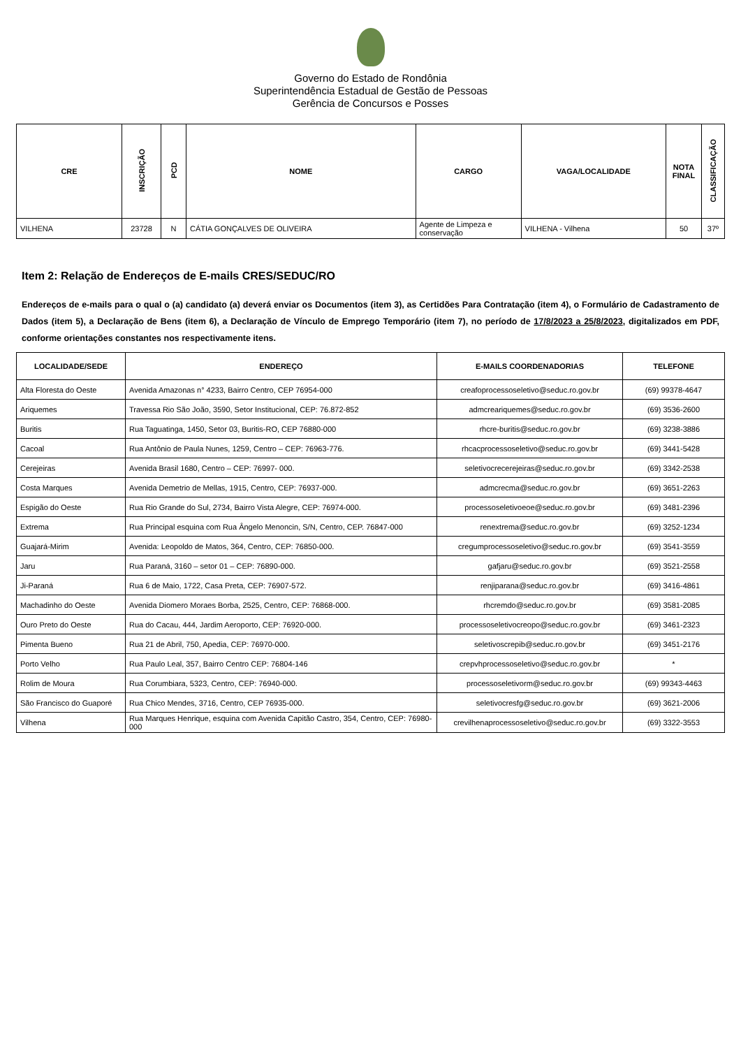Governo do Estado de Rondônia
Superintendência Estadual de Gestão de Pessoas
Gerência de Concursos e Posses
| CRE | INSCRIÇÃO | PCD | NOME | CARGO | VAGA/LOCALIDADE | NOTA FINAL | CLASSIFICAÇÃO |
| --- | --- | --- | --- | --- | --- | --- | --- |
| VILHENA | 23728 | N | CÁTIA GONÇALVES DE OLIVEIRA | Agente de Limpeza e conservação | VILHENA - Vilhena | 50 | 37º |
Item 2: Relação de Endereços de E-mails CRES/SEDUC/RO
Endereços de e-mails para o qual o (a) candidato (a) deverá enviar os Documentos (item 3), as Certidões Para Contratação (item 4), o Formulário de Cadastramento de Dados (item 5), a Declaração de Bens (item 6), a Declaração de Vínculo de Emprego Temporário (item 7), no período de 17/8/2023 a 25/8/2023, digitalizados em PDF, conforme orientações constantes nos respectivamente itens.
| LOCALIDADE/SEDE | ENDEREÇO | E-MAILS COORDENADORIAS | TELEFONE |
| --- | --- | --- | --- |
| Alta Floresta do Oeste | Avenida Amazonas n° 4233, Bairro Centro, CEP 76954-000 | creafoprocessoseletivo@seduc.ro.gov.br | (69) 99378-4647 |
| Ariquemes | Travessa Rio São João, 3590, Setor Institucional, CEP: 76.872-852 | admcreariquemes@seduc.ro.gov.br | (69) 3536-2600 |
| Buritis | Rua Taguatinga, 1450, Setor 03, Buritis-RO, CEP 76880-000 | rhcre-buritis@seduc.ro.gov.br | (69) 3238-3886 |
| Cacoal | Rua Antônio de Paula Nunes, 1259, Centro – CEP: 76963-776. | rhcacprocessoseletivo@seduc.ro.gov.br | (69) 3441-5428 |
| Cerejeiras | Avenida Brasil 1680, Centro – CEP: 76997- 000. | seletivocrecerejeiras@seduc.ro.gov.br | (69) 3342-2538 |
| Costa Marques | Avenida Demetrio de Mellas, 1915, Centro, CEP: 76937-000. | admcrecma@seduc.ro.gov.br | (69) 3651-2263 |
| Espigão do Oeste | Rua Rio Grande do Sul, 2734, Bairro Vista Alegre, CEP: 76974-000. | processoseletivoeoe@seduc.ro.gov.br | (69) 3481-2396 |
| Extrema | Rua Principal esquina com Rua Ângelo Menoncin, S/N, Centro, CEP. 76847-000 | renextrema@seduc.ro.gov.br | (69) 3252-1234 |
| Guajará-Mirim | Avenida: Leopoldo de Matos, 364, Centro, CEP: 76850-000. | cregumprocessoseletivo@seduc.ro.gov.br | (69) 3541-3559 |
| Jaru | Rua Paraná, 3160 – setor 01 – CEP: 76890-000. | gafjaru@seduc.ro.gov.br | (69) 3521-2558 |
| Ji-Paraná | Rua 6 de Maio, 1722, Casa Preta, CEP: 76907-572. | renjiparana@seduc.ro.gov.br | (69) 3416-4861 |
| Machadinho do Oeste | Avenida Diomero Moraes Borba, 2525, Centro, CEP: 76868-000. | rhcremdo@seduc.ro.gov.br | (69) 3581-2085 |
| Ouro Preto do Oeste | Rua do Cacau, 444, Jardim Aeroporto, CEP: 76920-000. | processoseletivocreopo@seduc.ro.gov.br | (69) 3461-2323 |
| Pimenta Bueno | Rua 21 de Abril, 750, Apedia, CEP: 76970-000. | seletivoscrepib@seduc.ro.gov.br | (69) 3451-2176 |
| Porto Velho | Rua Paulo Leal, 357, Bairro Centro CEP: 76804-146 | crepvhprocessoseletivo@seduc.ro.gov.br | * |
| Rolim de Moura | Rua Corumbiara, 5323, Centro, CEP: 76940-000. | processoseletivorm@seduc.ro.gov.br | (69) 99343-4463 |
| São Francisco do Guaporé | Rua Chico Mendes, 3716, Centro, CEP 76935-000. | seletivocresfg@seduc.ro.gov.br | (69) 3621-2006 |
| Vilhena | Rua Marques Henrique, esquina com Avenida Capitão Castro, 354, Centro, CEP: 76980-000 | crevilhenaprocessoseletivo@seduc.ro.gov.br | (69) 3322-3553 |